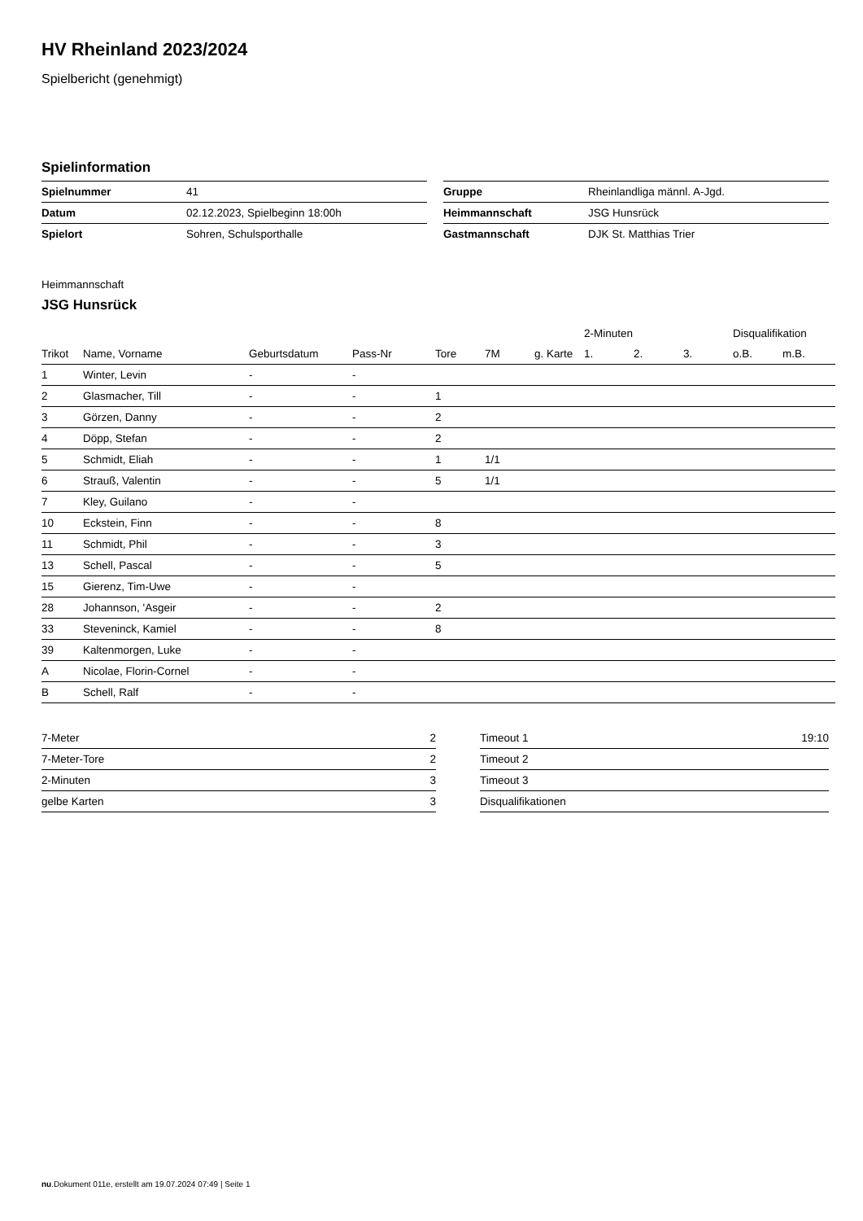HV Rheinland 2023/2024
Spielbericht (genehmigt)
Spielinformation
| Spielnummer | 41 |
| Datum | 02.12.2023, Spielbeginn 18:00h |
| Spielort | Sohren, Schulsporthalle |
| Gruppe | Rheinlandliga männl. A-Jgd. |
| Heimmannschaft | JSG Hunsrück |
| Gastmannschaft | DJK St. Matthias Trier |
Heimmannschaft
JSG Hunsrück
| | | | | | | | 2-Minuten | | | Disqualifikation | |
| --- | --- | --- | --- | --- | --- | --- | --- | --- | --- | --- | --- |
| Trikot | Name, Vorname | Geburtsdatum | Pass-Nr | Tore | 7M | g. Karte | 1. | 2. | 3. | o.B. | m.B. |
| 1 | Winter, Levin | - | - | | | | | | | | |
| 2 | Glasmacher, Till | - | - | 1 | | | | | | | |
| 3 | Görzen, Danny | - | - | 2 | | | | | | | |
| 4 | Döpp, Stefan | - | - | 2 | | | | | | | |
| 5 | Schmidt, Eliah | - | - | 1 | 1/1 | | | | | | |
| 6 | Strauß, Valentin | - | - | 5 | 1/1 | | | | | | |
| 7 | Kley, Guilano | - | - | | | | | | | | |
| 10 | Eckstein, Finn | - | - | 8 | | | | | | | |
| 11 | Schmidt, Phil | - | - | 3 | | | | | | | |
| 13 | Schell, Pascal | - | - | 5 | | | | | | | |
| 15 | Gierenz, Tim-Uwe | - | - | | | | | | | | |
| 28 | Johannson, 'Asgeir | - | - | 2 | | | | | | | |
| 33 | Steveninck, Kamiel | - | - | 8 | | | | | | | |
| 39 | Kaltenmorgen, Luke | - | - | | | | | | | | |
| A | Nicolae, Florin-Cornel | - | - | | | | | | | | |
| B | Schell, Ralf | - | - | | | | | | | | |
| 7-Meter | 2 |
| 7-Meter-Tore | 2 |
| 2-Minuten | 3 |
| gelbe Karten | 3 |
| Timeout 1 | 19:10 |
| Timeout 2 | |
| Timeout 3 | |
| Disqualifikationen | |
nu.Dokument 011e, erstellt am 19.07.2024 07:49 | Seite 1